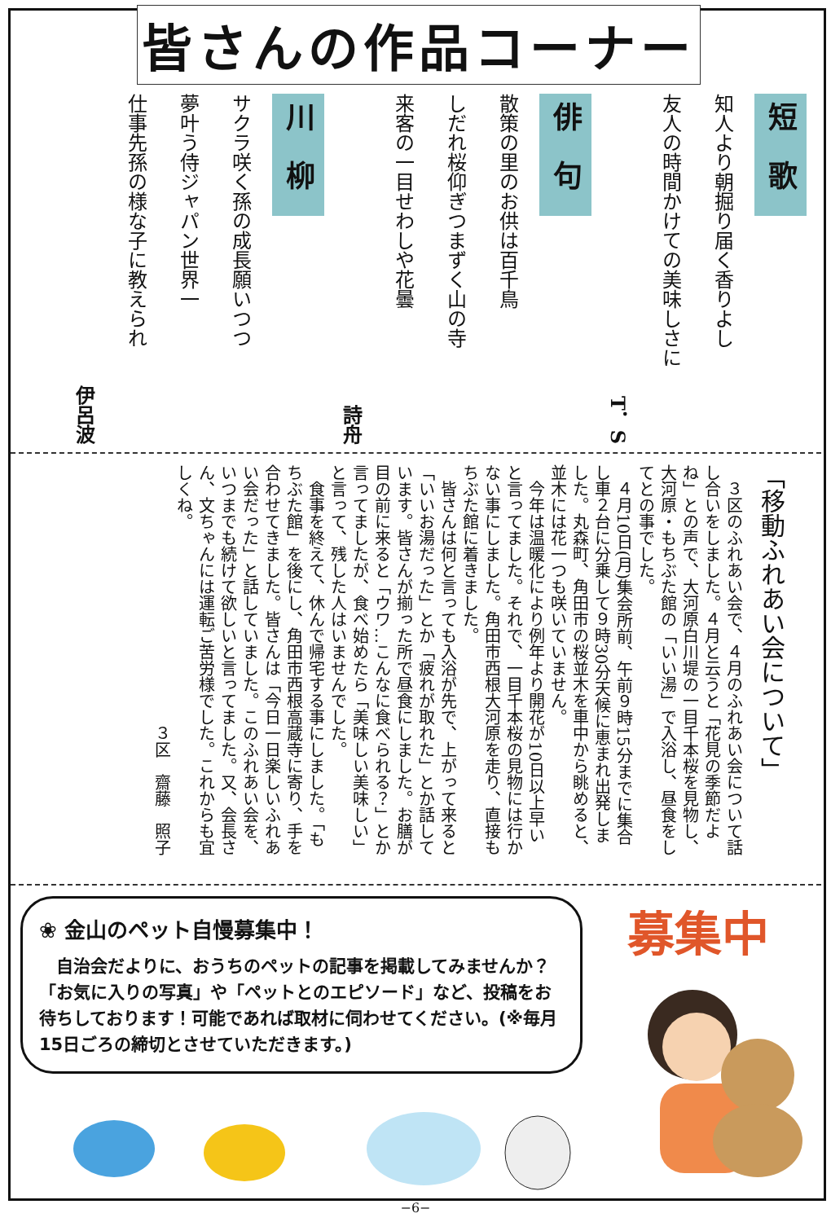皆さんの作品コーナー
短　歌
知人より朝掘り届く香りよし
友人の時間かけての美味しさに
T．S
俳　句
散策の里のお供は百千鳥
しだれ桜仰ぎつまずく山の寺
来客の一目せわしや花曇
詩舟
川　柳
サクラ咲く孫の成長願いつつ
夢叶う侍ジャパン世界一
仕事先孫の様な子に教えられ
伊呂波
「移動ふれあい会について」
　３区のふれあい会で、４月のふれあい会について話し合いをしました。４月と云うと「花見の季節だよね」との声で、大河原白川堤の一目千本桜を見物し、大河原・もちぶた館の「いい湯」で入浴し、昼食をしてとの事でした。
　４月10日(月)集会所前、午前９時15分までに集合し車２台に分乗して９時30分天候に恵まれ出発しました。丸森町、角田市の桜並木を車中から眺めると、並木には花一つも咲いていません。
　今年は温暖化により例年より開花が10日以上早いと言ってました。それで、一目千本桜の見物には行かない事にしました。角田市西根大河原を走り、直接もちぶた館に着きました。
　皆さんは何と言っても入浴が先で、上がって来ると「いいお湯だった」とか「疲れが取れた」とか話しています。皆さんが揃った所で昼食にしました。お膳が目の前に来ると「ウワ…こんなに食べられる？」とか言ってましたが、食べ始めたら「美味しい美味しい」と言って、残した人はいませんでした。
　食事を終えて、休んで帰宅する事にしました。「もちぶた館」を後にし、角田市西根高蔵寺に寄り、手を合わせてきました。皆さんは「今日一日楽しいふれあい会だった」と話していました。このふれあい会を、いつまでも続けて欲しいと言ってました。又、会長さん、文ちゃんには運転ご苦労様でした。これからも宜しくね。
３区　齋藤　照子
❀ 金山のペット自慢募集中！
　自治会だよりに、おうちのペットの記事を掲載してみませんか？「お気に入りの写真」や「ペットとのエピソード」など、投稿をお待ちしております！可能であれば取材に伺わせてください。(※毎月15日ごろの締切とさせていただきます。)
募集中
−6−